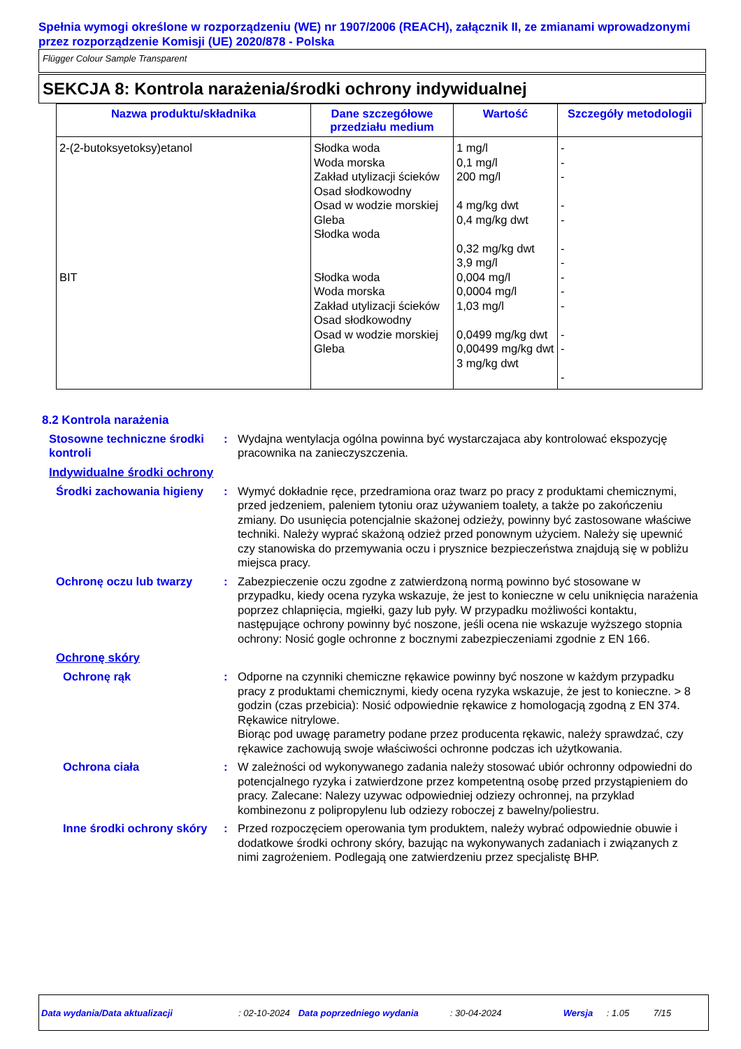Spełnia wymogi określone w rozporządzeniu (WE) nr 1907/2006 (REACH), załącznik II, ze zmianami wprowadzonymi przez rozporządzenie Komisji (UE) 2020/878 - Polska
Flügger Colour Sample Transparent
SEKCJA 8: Kontrola narażenia/środki ochrony indywidualnej
| Nazwa produktu/składnika | Dane szczegółowe przedziału medium | Wartość | Szczegóły metodologii |
| --- | --- | --- | --- |
| 2-(2-butoksyetoksy)etanol | Słodka woda Woda morska Zakład utylizacji ścieków Osad słodkowodny Osad w wodzie morskiej Gleba Słodka woda | 1 mg/l 0,1 mg/l 200 mg/l 4 mg/kg dwt 0,4 mg/kg dwt 0,32 mg/kg dwt 3,9 mg/l | - - - - - - - |
| BIT | Słodka woda Woda morska Zakład utylizacji ścieków Osad słodkowodny Osad w wodzie morskiej Gleba | 0,004 mg/l 0,0004 mg/l 1,03 mg/l 0,0499 mg/kg dwt 0,00499 mg/kg dwt 3 mg/kg dwt | - - - - - - |
8.2 Kontrola narażenia
Stosowne techniczne środki kontroli
: Wydajna wentylacja ogólna powinna być wystarczajaca aby kontrolować ekspozycję pracownika na zanieczyszczenia.
Indywidualne środki ochrony
Środki zachowania higieny
: Wymyć dokładnie ręce, przedramiona oraz twarz po pracy z produktami chemicznymi, przed jedzeniem, paleniem tytoniu oraz używaniem toalety, a także po zakończeniu zmiany. Do usunięcia potencjalnie skażonej odzieży, powinny być zastosowane właściwe techniki. Należy wyprać skażoną odzież przed ponownym użyciem. Należy się upewnić czy stanowiska do przemywania oczu i prysznice bezpieczeństwa znajdują się w pobliżu miejsca pracy.
Ochronę oczu lub twarzy : Zabezpieczenie oczu zgodne z zatwierdzoną normą powinno być stosowane w przypadku, kiedy ocena ryzyka wskazuje, że jest to konieczne w celu uniknięcia narażenia poprzez chlapnięcia, mgiełki, gazy lub pyły. W przypadku możliwości kontaktu, następujące ochrony powinny być noszone, jeśli ocena nie wskazuje wyższego stopnia ochrony: Nosić gogle ochronne z bocznymi zabezpieczeniami zgodnie z EN 166.
Ochronę skóry
Ochronę rąk : Odporne na czynniki chemiczne rękawice powinny być noszone w każdym przypadku pracy z produktami chemicznymi, kiedy ocena ryzyka wskazuje, że jest to konieczne. > 8 godzin (czas przebicia): Nosić odpowiednie rękawice z homologacją zgodną z EN 374. Rękawice nitrylowe.
Biorąc pod uwagę parametry podane przez producenta rękawic, należy sprawdzać, czy rękawice zachowują swoje właściwości ochronne podczas ich użytkowania.
Ochrona ciała : W zależności od wykonywanego zadania należy stosować ubiór ochronny odpowiedni do potencjalnego ryzyka i zatwierdzone przez kompetentną osobę przed przystąpieniem do pracy. Zalecane: Nalezy uzywac odpowiedniej odziezy ochronnej, na przyklad kombinezonu z polipropylenu lub odziezy roboczej z bawelny/poliestru.
Inne środki ochrony skóry
: Przed rozpoczęciem operowania tym produktem, należy wybrać odpowiednie obuwie i dodatkowe środki ochrony skóry, bazując na wykonywanych zadaniach i związanych z nimi zagrożeniem. Podlegają one zatwierdzeniu przez specjalistę BHP.
Data wydania/Data aktualizacji: 02-10-2024 Data poprzedniego wydania: 30-04-2024 Wersja: 1.05 7/15